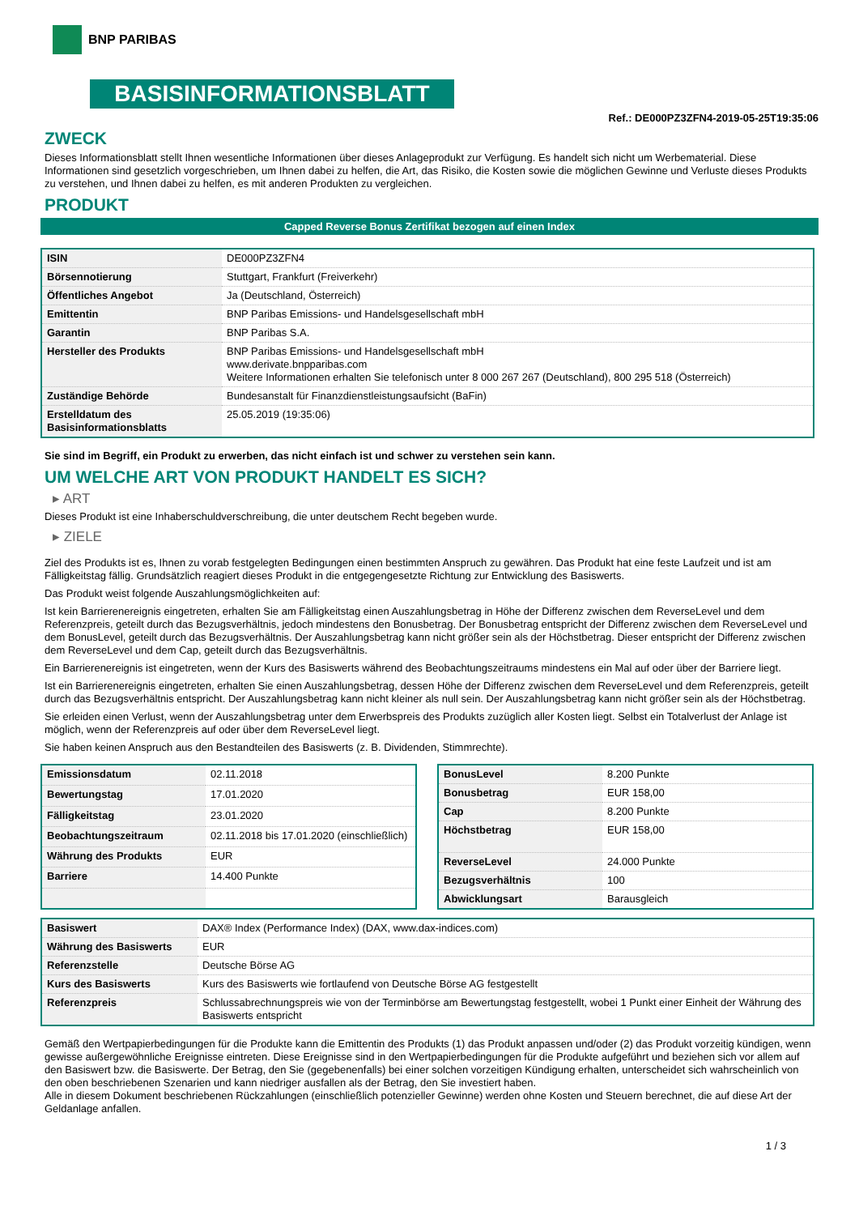BNP PARIBAS
BASISINFORMATIONSBLATT
Ref.: DE000PZ3ZFN4-2019-05-25T19:35:06
ZWECK
Dieses Informationsblatt stellt Ihnen wesentliche Informationen über dieses Anlageprodukt zur Verfügung. Es handelt sich nicht um Werbematerial. Diese Informationen sind gesetzlich vorgeschrieben, um Ihnen dabei zu helfen, die Art, das Risiko, die Kosten sowie die möglichen Gewinne und Verluste dieses Produkts zu verstehen, und Ihnen dabei zu helfen, es mit anderen Produkten zu vergleichen.
PRODUKT
Capped Reverse Bonus Zertifikat bezogen auf einen Index
| ISIN | DE000PZ3ZFN4 |
| Börsennotierung | Stuttgart, Frankfurt (Freiverkehr) |
| Öffentliches Angebot | Ja (Deutschland, Österreich) |
| Emittentin | BNP Paribas Emissions- und Handelsgesellschaft mbH |
| Garantin | BNP Paribas S.A. |
| Hersteller des Produkts | BNP Paribas Emissions- und Handelsgesellschaft mbH www.derivate.bnpparibas.com Weitere Informationen erhalten Sie telefonisch unter 8 000 267 267 (Deutschland), 800 295 518 (Österreich) |
| Zuständige Behörde | Bundesanstalt für Finanzdienstleistungsaufsicht (BaFin) |
| Erstelldatum des Basisinformationsblatts | 25.05.2019 (19:35:06) |
Sie sind im Begriff, ein Produkt zu erwerben, das nicht einfach ist und schwer zu verstehen sein kann.
UM WELCHE ART VON PRODUKT HANDELT ES SICH?
▸ ART
Dieses Produkt ist eine Inhaberschuldverschreibung, die unter deutschem Recht begeben wurde.
▸ ZIELE
Ziel des Produkts ist es, Ihnen zu vorab festgelegten Bedingungen einen bestimmten Anspruch zu gewähren. Das Produkt hat eine feste Laufzeit und ist am Fälligkeitstag fällig. Grundsätzlich reagiert dieses Produkt in die entgegengesetzte Richtung zur Entwicklung des Basiswerts.
Das Produkt weist folgende Auszahlungsmöglichkeiten auf:
Ist kein Barrierenereignis eingetreten, erhalten Sie am Fälligkeitstag einen Auszahlungsbetrag in Höhe der Differenz zwischen dem ReverseLevel und dem Referenzpreis, geteilt durch das Bezugsverhältnis, jedoch mindestens den Bonusbetrag. Der Bonusbetrag entspricht der Differenz zwischen dem ReverseLevel und dem BonusLevel, geteilt durch das Bezugsverhältnis. Der Auszahlungsbetrag kann nicht größer sein als der Höchstbetrag. Dieser entspricht der Differenz zwischen dem ReverseLevel und dem Cap, geteilt durch das Bezugsverhältnis.
Ein Barrierenereignis ist eingetreten, wenn der Kurs des Basiswerts während des Beobachtungszeitraums mindestens ein Mal auf oder über der Barriere liegt.
Ist ein Barrierenereignis eingetreten, erhalten Sie einen Auszahlungsbetrag, dessen Höhe der Differenz zwischen dem ReverseLevel und dem Referenzpreis, geteilt durch das Bezugsverhältnis entspricht. Der Auszahlungsbetrag kann nicht kleiner als null sein. Der Auszahlungsbetrag kann nicht größer sein als der Höchstbetrag.
Sie erleiden einen Verlust, wenn der Auszahlungsbetrag unter dem Erwerbspreis des Produkts zuzüglich aller Kosten liegt. Selbst ein Totalverlust der Anlage ist möglich, wenn der Referenzpreis auf oder über dem ReverseLevel liegt.
Sie haben keinen Anspruch aus den Bestandteilen des Basiswerts (z. B. Dividenden, Stimmrechte).
| Emissionsdatum | 02.11.2018 |
| Bewertungstag | 17.01.2020 |
| Fälligkeitstag | 23.01.2020 |
| Beobachtungszeitraum | 02.11.2018 bis 17.01.2020 (einschließlich) |
| Währung des Produkts | EUR |
| Barriere | 14.400 Punkte |
| BonusLevel | 8.200 Punkte |
| Bonusbetrag | EUR 158,00 |
| Cap | 8.200 Punkte |
| Höchstbetrag | EUR 158,00 |
| ReverseLevel | 24.000 Punkte |
| Bezugsverhältnis | 100 |
| Abwicklungsart | Barausgleich |
| Basiswert | DAX® Index (Performance Index) (DAX, www.dax-indices.com) |
| Währung des Basiswerts | EUR |
| Referenzstelle | Deutsche Börse AG |
| Kurs des Basiswerts | Kurs des Basiswerts wie fortlaufend von Deutsche Börse AG festgestellt |
| Referenzpreis | Schlussabrechnungspreis wie von der Terminbörse am Bewertungstag festgestellt, wobei 1 Punkt einer Einheit der Währung des Basiswerts entspricht |
Gemäß den Wertpapierbedingungen für die Produkte kann die Emittentin des Produkts (1) das Produkt anpassen und/oder (2) das Produkt vorzeitig kündigen, wenn gewisse außergewöhnliche Ereignisse eintreten. Diese Ereignisse sind in den Wertpapierbedingungen für die Produkte aufgeführt und beziehen sich vor allem auf den Basiswert bzw. die Basiswerte. Der Betrag, den Sie (gegebenenfalls) bei einer solchen vorzeitigen Kündigung erhalten, unterscheidet sich wahrscheinlich von den oben beschriebenen Szenarien und kann niedriger ausfallen als der Betrag, den Sie investiert haben.
Alle in diesem Dokument beschriebenen Rückzahlungen (einschließlich potenzieller Gewinne) werden ohne Kosten und Steuern berechnet, die auf diese Art der Geldanlage anfallen.
1 / 3